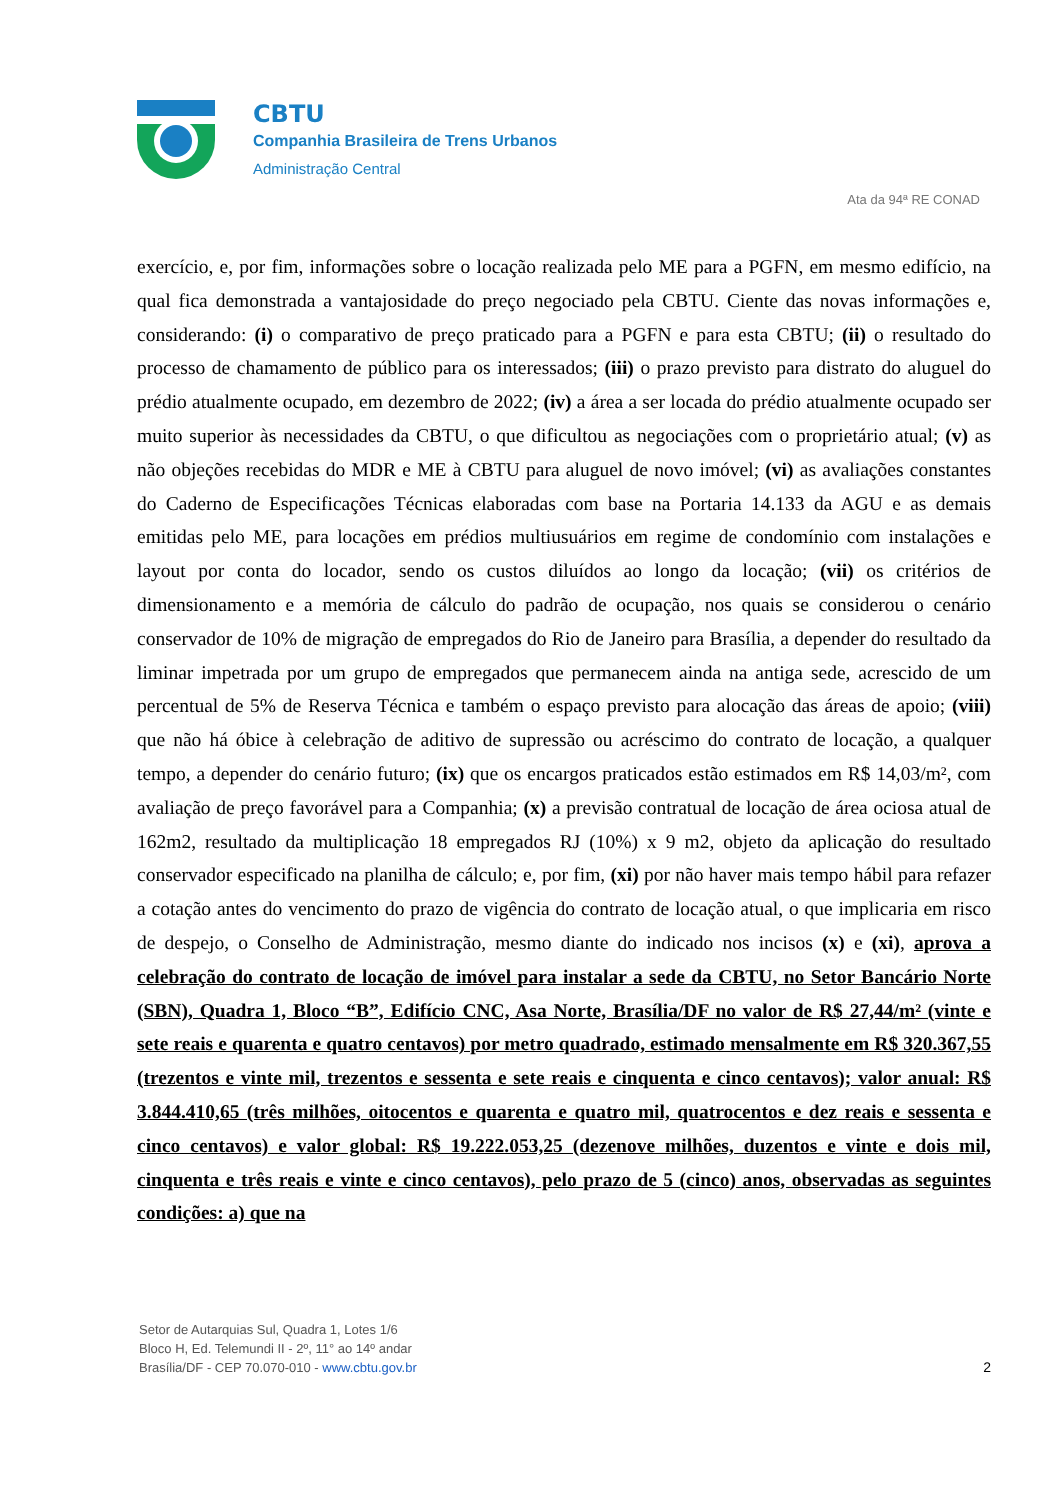CBTU
Companhia Brasileira de Trens Urbanos
Administração Central
Ata da 94ª RE CONAD
exercício, e, por fim, informações sobre o locação realizada pelo ME para a PGFN, em mesmo edifício, na qual fica demonstrada a vantajosidade do preço negociado pela CBTU. Ciente das novas informações e, considerando: (i) o comparativo de preço praticado para a PGFN e para esta CBTU; (ii) o resultado do processo de chamamento de público para os interessados; (iii) o prazo previsto para distrato do aluguel do prédio atualmente ocupado, em dezembro de 2022; (iv) a área a ser locada do prédio atualmente ocupado ser muito superior às necessidades da CBTU, o que dificultou as negociações com o proprietário atual; (v) as não objeções recebidas do MDR e ME à CBTU para aluguel de novo imóvel; (vi) as avaliações constantes do Caderno de Especificações Técnicas elaboradas com base na Portaria 14.133 da AGU e as demais emitidas pelo ME, para locações em prédios multiusuários em regime de condomínio com instalações e layout por conta do locador, sendo os custos diluídos ao longo da locação; (vii) os critérios de dimensionamento e a memória de cálculo do padrão de ocupação, nos quais se considerou o cenário conservador de 10% de migração de empregados do Rio de Janeiro para Brasília, a depender do resultado da liminar impetrada por um grupo de empregados que permanecem ainda na antiga sede, acrescido de um percentual de 5% de Reserva Técnica e também o espaço previsto para alocação das áreas de apoio; (viii) que não há óbice à celebração de aditivo de supressão ou acréscimo do contrato de locação, a qualquer tempo, a depender do cenário futuro; (ix) que os encargos praticados estão estimados em R$ 14,03/m², com avaliação de preço favorável para a Companhia; (x) a previsão contratual de locação de área ociosa atual de 162m2, resultado da multiplicação 18 empregados RJ (10%) x 9 m2, objeto da aplicação do resultado conservador especificado na planilha de cálculo; e, por fim, (xi) por não haver mais tempo hábil para refazer a cotação antes do vencimento do prazo de vigência do contrato de locação atual, o que implicaria em risco de despejo, o Conselho de Administração, mesmo diante do indicado nos incisos (x) e (xi), aprova a celebração do contrato de locação de imóvel para instalar a sede da CBTU, no Setor Bancário Norte (SBN), Quadra 1, Bloco “B”, Edifício CNC, Asa Norte, Brasília/DF no valor de R$ 27,44/m² (vinte e sete reais e quarenta e quatro centavos) por metro quadrado, estimado mensalmente em R$ 320.367,55 (trezentos e vinte mil, trezentos e sessenta e sete reais e cinquenta e cinco centavos); valor anual: R$ 3.844.410,65 (três milhões, oitocentos e quarenta e quatro mil, quatrocentos e dez reais e sessenta e cinco centavos) e valor global: R$ 19.222.053,25 (dezenove milhões, duzentos e vinte e dois mil, cinquenta e três reais e vinte e cinco centavos), pelo prazo de 5 (cinco) anos, observadas as seguintes condições: a) que na
Setor de Autarquias Sul, Quadra 1, Lotes 1/6
Bloco H, Ed. Telemundi II - 2º, 11° ao 14º andar
Brasília/DF - CEP 70.070-010 - www.cbtu.gov.br
2